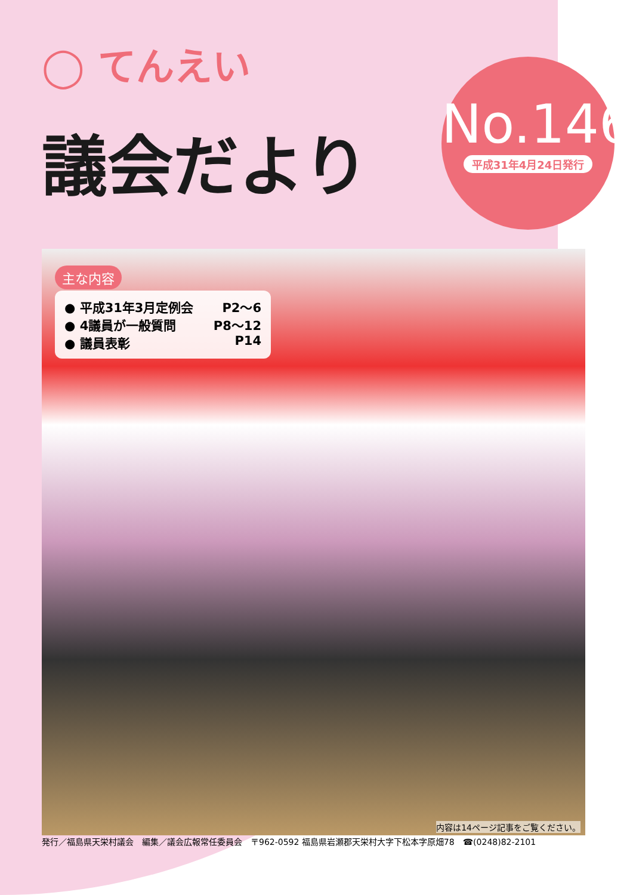◯ てんえい
議会だより
No.146
平成31年4月24日発行
主な内容
● 平成31年3月定例会 P2～6
● 4議員が一般質問 P8～12
● 議員表彰 P14
内容は14ページ記事をご覧ください。
発行／福島県天栄村議会　編集／議会広報常任委員会　〒962-0592 福島県岩瀬郡天栄村大字下松本字原畑78　☎(0248)82-2101